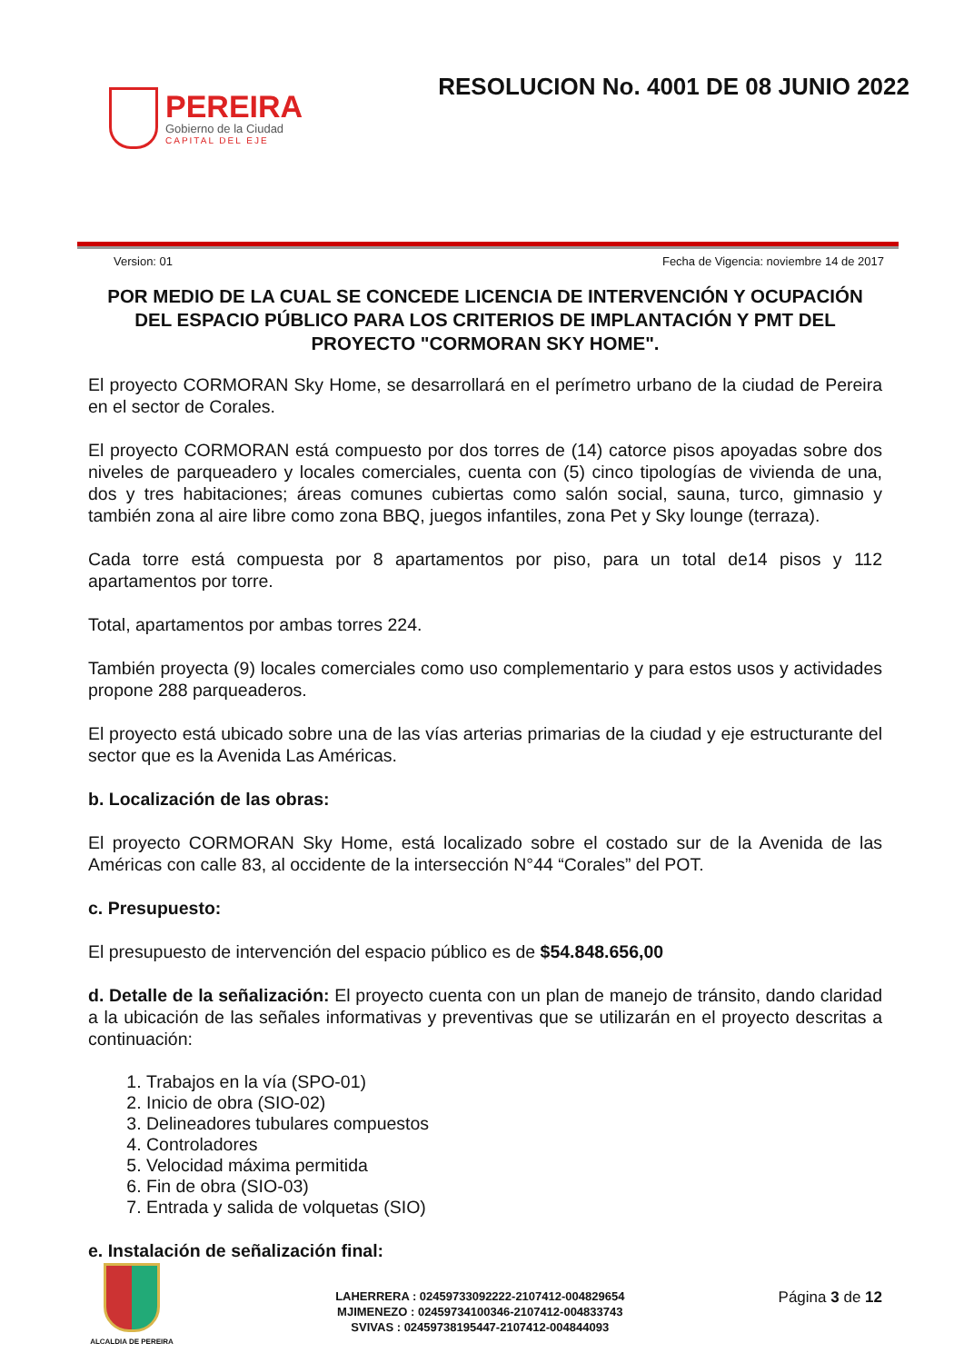PEREIRA
Gobierno de la Ciudad
CAPITAL DEL EJE
RESOLUCION No. 4001 DE 08 JUNIO 2022
Version: 01 Fecha de Vigencia: noviembre 14 de 2017
POR MEDIO DE LA CUAL SE CONCEDE LICENCIA DE INTERVENCIÓN Y OCUPACIÓN DEL ESPACIO PÚBLICO PARA LOS CRITERIOS DE IMPLANTACIÓN Y PMT DEL PROYECTO "CORMORAN SKY HOME".
El proyecto CORMORAN Sky Home, se desarrollará en el perímetro urbano de la ciudad de Pereira en el sector de Corales.
El proyecto CORMORAN está compuesto por dos torres de (14) catorce pisos apoyadas sobre dos niveles de parqueadero y locales comerciales, cuenta con (5) cinco tipologías de vivienda de una, dos y tres habitaciones; áreas comunes cubiertas como salón social, sauna, turco, gimnasio y también zona al aire libre como zona BBQ, juegos infantiles, zona Pet y Sky lounge (terraza).
Cada torre está compuesta por 8 apartamentos por piso, para un total de14 pisos y 112 apartamentos por torre.
Total, apartamentos por ambas torres 224.
También proyecta (9) locales comerciales como uso complementario y para estos usos y actividades propone 288 parqueaderos.
El proyecto está ubicado sobre una de las vías arterias primarias de la ciudad y eje estructurante del sector que es la Avenida Las Américas.
b. Localización de las obras:
El proyecto CORMORAN Sky Home, está localizado sobre el costado sur de la Avenida de las Américas con calle 83, al occidente de la intersección N°44 “Corales” del POT.
c. Presupuesto:
El presupuesto de intervención del espacio público es de $54.848.656,00
d. Detalle de la señalización: El proyecto cuenta con un plan de manejo de tránsito, dando claridad a la ubicación de las señales informativas y preventivas que se utilizarán en el proyecto descritas a continuación:
1. Trabajos en la vía (SPO-01)
2. Inicio de obra (SIO-02)
3. Delineadores tubulares compuestos
4. Controladores
5. Velocidad máxima permitida
6. Fin de obra (SIO-03)
7. Entrada y salida de volquetas (SIO)
e. Instalación de señalización final:
ALCALDIA DE PEREIRA
LAHERRERA : 02459733092222-2107412-004829654
MJIMENEZO : 02459734100346-2107412-004833743
SVIVAS : 02459738195447-2107412-004844093
Página 3 de 12